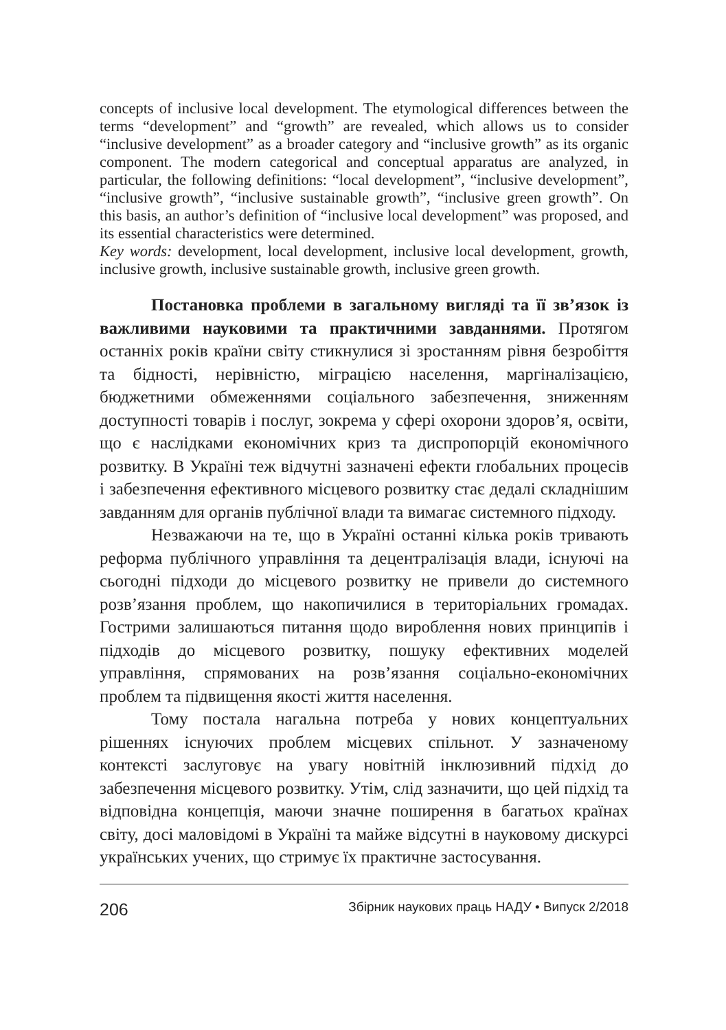concepts of inclusive local development. The etymological differences between the terms “development” and “growth” are revealed, which allows us to consider “inclusive development” as a broader category and “inclusive growth” as its organic component. The modern categorical and conceptual apparatus are analyzed, in particular, the following definitions: “local development”, “inclusive development”, “inclusive growth”, “inclusive sustainable growth”, “inclusive green growth”. On this basis, an author’s definition of “inclusive local development” was proposed, and its essential characteristics were determined.
Key words: development, local development, inclusive local development, growth, inclusive growth, inclusive sustainable growth, inclusive green growth.
Постановка проблеми в загальному вигляді та її зв’язок із важливими науковими та практичними завданнями. Протягом останніх років країни світу стикнулися зі зростанням рівня безробіття та бідності, нерівністю, міграцією населення, маргіналізацією, бюджетними обмеженнями соціального забезпечення, зниженням доступності товарів і послуг, зокрема у сфері охорони здоров’я, освіти, що є наслідками економічних криз та диспропорцій економічного розвитку. В Україні теж відчутні зазначені ефекти глобальних процесів і забезпечення ефективного місцевого розвитку стає дедалі складнішим завданням для органів публічної влади та вимагає системного підходу.
Незважаючи на те, що в Україні останні кілька років тривають реформа публічного управління та децентралізація влади, існуючі на сьогодні підходи до місцевого розвитку не привели до системного розв’язання проблем, що накопичилися в територіальних громадах. Гострими залишаються питання щодо вироблення нових принципів і підходів до місцевого розвитку, пошуку ефективних моделей управління, спрямованих на розв’язання соціально-економічних проблем та підвищення якості життя населення.
Тому постала нагальна потреба у нових концептуальних рішеннях існуючих проблем місцевих спільнот. У зазначеному контексті заслуговує на увагу новітній інклюзивний підхід до забезпечення місцевого розвитку. Утім, слід зазначити, що цей підхід та відповідна концепція, маючи значне поширення в багатьох країнах світу, досі маловідомі в Україні та майже відсутні в науковому дискурсі українських учених, що стримує їх практичне застосування.
206 Збірник наукових праць НАДУ • Випуск 2/2018